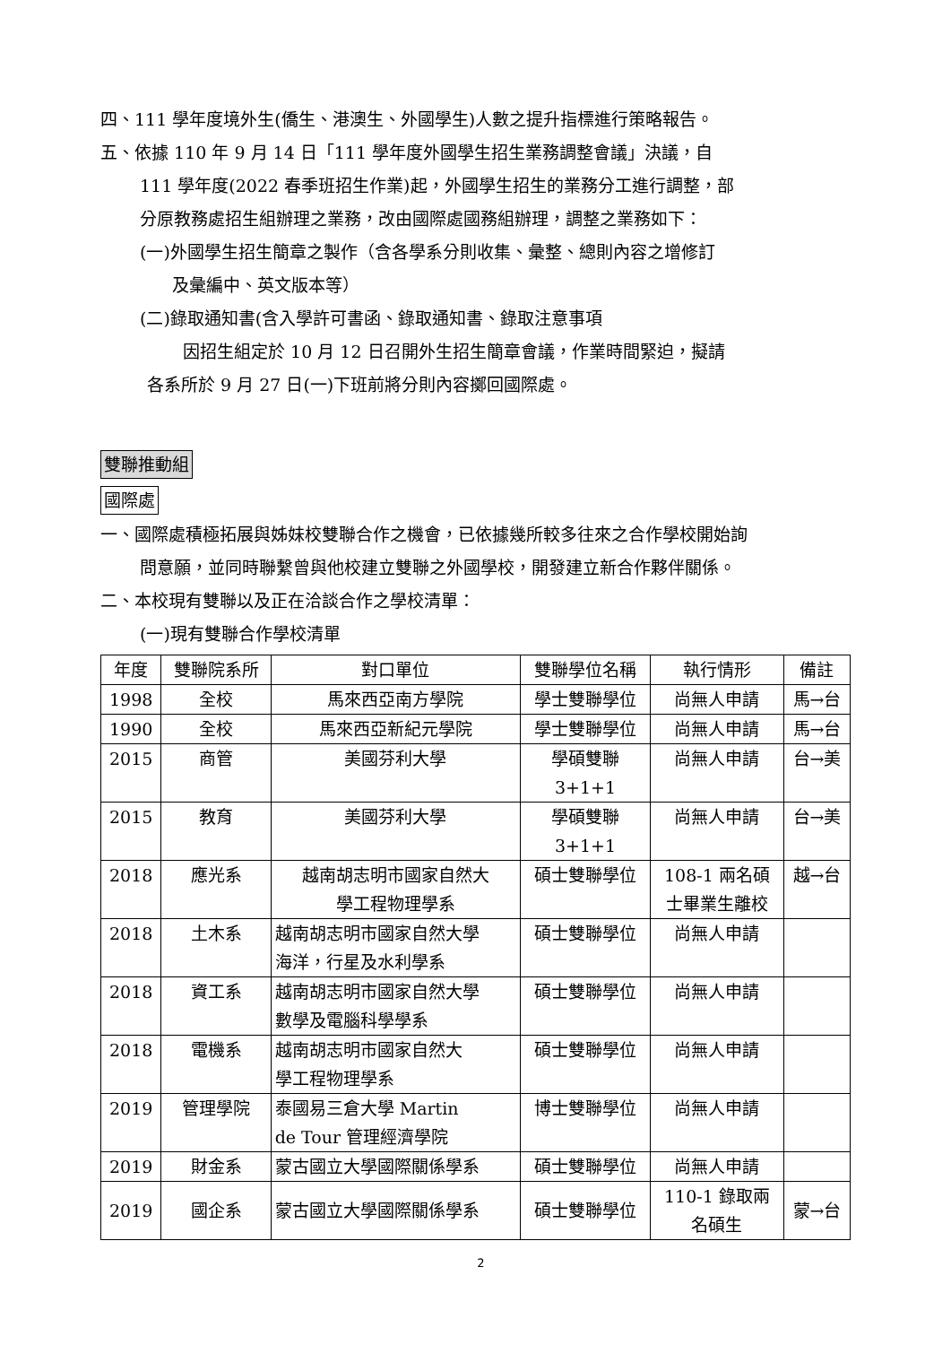四、111 學年度境外生(僑生、港澳生、外國學生)人數之提升指標進行策略報告。
五、依據 110 年 9 月 14 日「111 學年度外國學生招生業務調整會議」決議，自
111 學年度(2022 春季班招生作業)起，外國學生招生的業務分工進行調整，部
分原教務處招生組辦理之業務，改由國際處國務組辦理，調整之業務如下：
(一)外國學生招生簡章之製作（含各學系分則收集、彙整、總則內容之增修訂
及彙編中、英文版本等）
(二)錄取通知書(含入學許可書函、錄取通知書、錄取注意事項
因招生組定於 10 月 12 日召開外生招生簡章會議，作業時間緊迫，擬請
各系所於 9 月 27 日(一)下班前將分則內容擲回國際處。
雙聯推動組
國際處
一、國際處積極拓展與姊妹校雙聯合作之機會，已依據幾所較多往來之合作學校開始詢
問意願，並同時聯繫曾與他校建立雙聯之外國學校，開發建立新合作夥伴關係。
二、本校現有雙聯以及正在洽談合作之學校清單：
(一)現有雙聯合作學校清單
| 年度 | 雙聯院系所 | 對口單位 | 雙聯學位名稱 | 執行情形 | 備註 |
| --- | --- | --- | --- | --- | --- |
| 1998 | 全校 | 馬來西亞南方學院 | 學士雙聯學位 | 尚無人申請 | 馬→台 |
| 1990 | 全校 | 馬來西亞新紀元學院 | 學士雙聯學位 | 尚無人申請 | 馬→台 |
| 2015 | 商管 | 美國芬利大學 | 學碩雙聯 3+1+1 | 尚無人申請 | 台→美 |
| 2015 | 教育 | 美國芬利大學 | 學碩雙聯 3+1+1 | 尚無人申請 | 台→美 |
| 2018 | 應光系 | 越南胡志明市國家自然大 學工程物理學系 | 碩士雙聯學位 | 108-1 兩名碩 士畢業生離校 | 越→台 |
| 2018 | 土木系 | 越南胡志明市國家自然大學 海洋，行星及水利學系 | 碩士雙聯學位 | 尚無人申請 | |
| 2018 | 資工系 | 越南胡志明市國家自然大學 數學及電腦科學學系 | 碩士雙聯學位 | 尚無人申請 | |
| 2018 | 電機系 | 越南胡志明市國家自然大 學工程物理學系 | 碩士雙聯學位 | 尚無人申請 | |
| 2019 | 管理學院 | 泰國易三倉大學 Martin de Tour 管理經濟學院 | 博士雙聯學位 | 尚無人申請 | |
| 2019 | 財金系 | 蒙古國立大學國際關係學系 | 碩士雙聯學位 | 尚無人申請 | |
| 2019 | 國企系 | 蒙古國立大學國際關係學系 | 碩士雙聯學位 | 110-1 錄取兩 名碩生 | 蒙→台 |
2